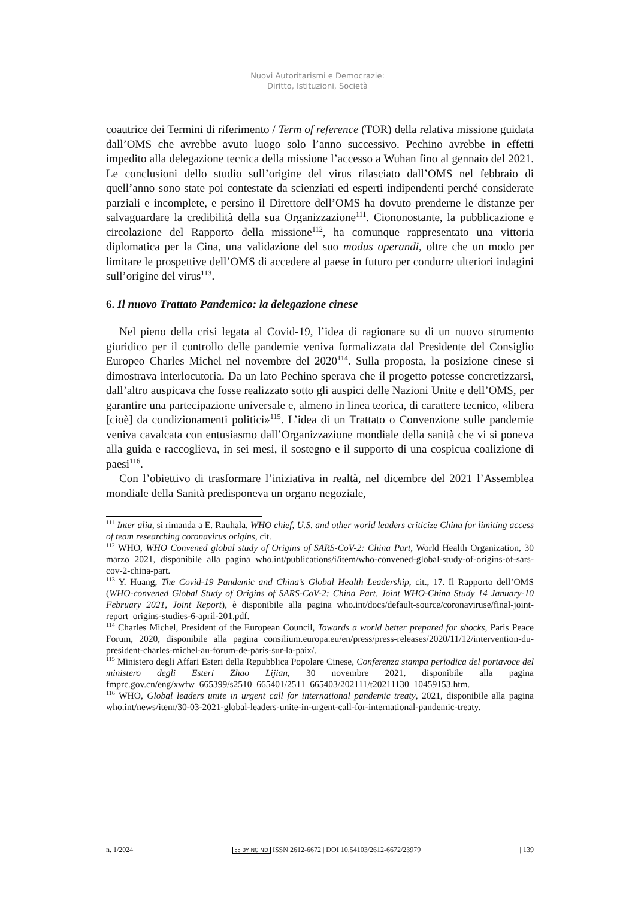Nuovi Autoritarismi e Democrazie:
Diritto, Istituzioni, Società
coautrice dei Termini di riferimento / Term of reference (TOR) della relativa missione guidata dall’OMS che avrebbe avuto luogo solo l’anno successivo. Pechino avrebbe in effetti impedito alla delegazione tecnica della missione l’accesso a Wuhan fino al gennaio del 2021. Le conclusioni dello studio sull’origine del virus rilasciato dall’OMS nel febbraio di quell’anno sono state poi contestate da scienziati ed esperti indipendenti perché considerate parziali e incomplete, e persino il Direttore dell’OMS ha dovuto prenderne le distanze per salvaguardare la credibilità della sua Organizzazione<sup>111</sup>. Ciononostante, la pubblicazione e circolazione del Rapporto della missione<sup>112</sup>, ha comunque rappresentato una vittoria diplomatica per la Cina, una validazione del suo modus operandi, oltre che un modo per limitare le prospettive dell’OMS di accedere al paese in futuro per condurre ulteriori indagini sull’origine del virus<sup>113</sup>.
6. Il nuovo Trattato Pandemico: la delegazione cinese
Nel pieno della crisi legata al Covid-19, l’idea di ragionare su di un nuovo strumento giuridico per il controllo delle pandemie veniva formalizzata dal Presidente del Consiglio Europeo Charles Michel nel novembre del 2020<sup>114</sup>. Sulla proposta, la posizione cinese si dimostrava interlocutoria. Da un lato Pechino sperava che il progetto potesse concretizzarsi, dall’altro auspicava che fosse realizzato sotto gli auspici delle Nazioni Unite e dell’OMS, per garantire una partecipazione universale e, almeno in linea teorica, di carattere tecnico, «libera [cioè] da condizionamenti politici»<sup>115</sup>. L’idea di un Trattato o Convenzione sulle pandemie veniva cavalcata con entusiasmo dall’Organizzazione mondiale della sanità che vi si poneva alla guida e raccoglieva, in sei mesi, il sostegno e il supporto di una cospicua coalizione di paesi<sup>116</sup>.
Con l’obiettivo di trasformare l’iniziativa in realtà, nel dicembre del 2021 l’Assemblea mondiale della Sanità predisponeva un organo negoziale,
<sup>111</sup> Inter alia, si rimanda a E. Rauhala, WHO chief, U.S. and other world leaders criticize China for limiting access of team researching coronavirus origins, cit.
<sup>112</sup> WHO, WHO Convened global study of Origins of SARS-CoV-2: China Part, World Health Organization, 30 marzo 2021, disponibile alla pagina who.int/publications/i/item/who-convened-global-study-of-origins-of-sars-cov-2-china-part.
<sup>113</sup> Y. Huang, The Covid-19 Pandemic and China’s Global Health Leadership, cit., 17. Il Rapporto dell’OMS (WHO-convened Global Study of Origins of SARS-CoV-2: China Part, Joint WHO-China Study 14 January-10 February 2021, Joint Report), è disponibile alla pagina who.int/docs/default-source/coronaviruse/final-joint-report_origins-studies-6-april-201.pdf.
<sup>114</sup> Charles Michel, President of the European Council, Towards a world better prepared for shocks, Paris Peace Forum, 2020, disponibile alla pagina consilium.europa.eu/en/press/press-releases/2020/11/12/intervention-du-president-charles-michel-au-forum-de-paris-sur-la-paix/.
<sup>115</sup> Ministero degli Affari Esteri della Repubblica Popolare Cinese, Conferenza stampa periodica del portavoce del ministero degli Esteri Zhao Lijian, 30 novembre 2021, disponibile alla pagina fmprc.gov.cn/eng/xwfw_665399/s2510_665401/2511_665403/202111/t20211130_10459153.htm.
<sup>116</sup> WHO, Global leaders unite in urgent call for international pandemic treaty, 2021, disponibile alla pagina who.int/news/item/30-03-2021-global-leaders-unite-in-urgent-call-for-international-pandemic-treaty.
n. 1/2024 cc BY NC ND ISSN 2612-6672 | DOI 10.54103/2612-6672/23979 | 139